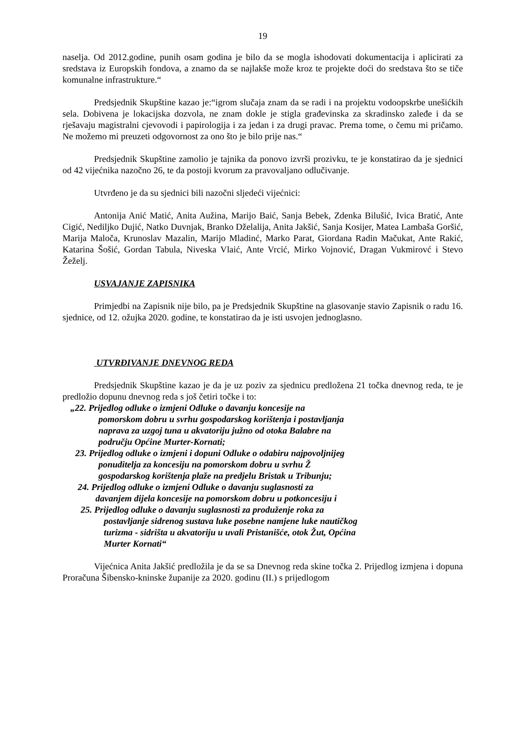19
naselja. Od 2012.godine, punih osam godina je bilo da se mogla ishodovati dokumentacija i aplicirati za sredstava iz Europskih fondova, a znamo da se najlakše može kroz te projekte doći do sredstava što se tiče komunalne infrastrukture.“
Predsjednik Skupštine kazao je:“igrom slučaja znam da se radi i na projektu vodoopskrbe unešićkih sela. Dobivena je lokacijska dozvola, ne znam dokle je stigla građevinska za skradinsko zaleđe i da se rješavaju magistralni cjevovodi i papirologija i za jedan i za drugi pravac. Prema tome, o čemu mi pričamo. Ne možemo mi preuzeti odgovornost za ono što je bilo prije nas.“
Predsjednik Skupštine zamolio je tajnika da ponovo izvrši prozivku, te je konstatirao da je sjednici od 42 vijećnika nazočno 26, te da postoji kvorum za pravovaljano odlučivanje.
Utvrđeno je da su sjednici bili nazočni sljedeći vijećnici:
Antonija Anić Matić, Anita Aužina, Marijo Baić, Sanja Bebek, Zdenka Bilušić, Ivica Bratić, Ante Cigić, Nediljko Dujić, Natko Duvnjak, Branko Dželalija, Anita Jakšić, Sanja Kosijer, Matea Lambaša Goršić, Marija Maloča, Krunoslav Mazalin, Marijo Mladinć, Marko Parat, Giordana Radin Mačukat, Ante Rakić, Katarina Šošić, Gordan Tabula, Niveska Vlaić, Ante Vrcić, Mirko Vojnović, Dragan Vukmirovć i Stevo Žeželj.
USVAJANJE ZAPISNIKA
Primjedbi na Zapisnik nije bilo, pa je Predsjednik Skupštine na glasovanje stavio Zapisnik o radu 16. sjednice, od 12. ožujka 2020. godine, te konstatirao da je isti usvojen jednoglasno.
UTVRĐIVANJE DNEVNOG REDA
Predsjednik Skupštine kazao je da je uz poziv za sjednicu predložena 21 točka dnevnog reda, te je predložio dopunu dnevnog reda s još četiri točke i to:
„22. Prijedlog odluke o izmjeni Odluke o davanju koncesije na
pomorskom dobru u svrhu gospodarskog korištenja i postavljanja
naprava za uzgoj tuna u akvatoriju južno od otoka Balabre na
području Općine Murter-Kornati;
23. Prijedlog odluke o izmjeni i dopuni Odluke o odabiru najpovoljnijeg
ponuditelja za koncesiju na pomorskom dobru u svrhu Ž
gospodarskog korištenja plaže na predjelu Bristak u Tribunju;
24. Prijedlog odluke o izmjeni Odluke o davanju suglasnosti za
davanjem dijela koncesije na pomorskom dobru u potkoncesiju i
25. Prijedlog odluke o davanju suglasnosti za produženje roka za
postavljanje sidrenog sustava luke posebne namjene luke nautičkog
turizma - sidrišta u akvatoriju u uvali Pristanišće, otok Žut, Općina
Murter Kornati“
Vijećnica Anita Jakšić predložila je da se sa Dnevnog reda skine točka 2. Prijedlog izmjena i dopuna Proračuna Šibensko-kninske županije za 2020. godinu (II.) s prijedlogom